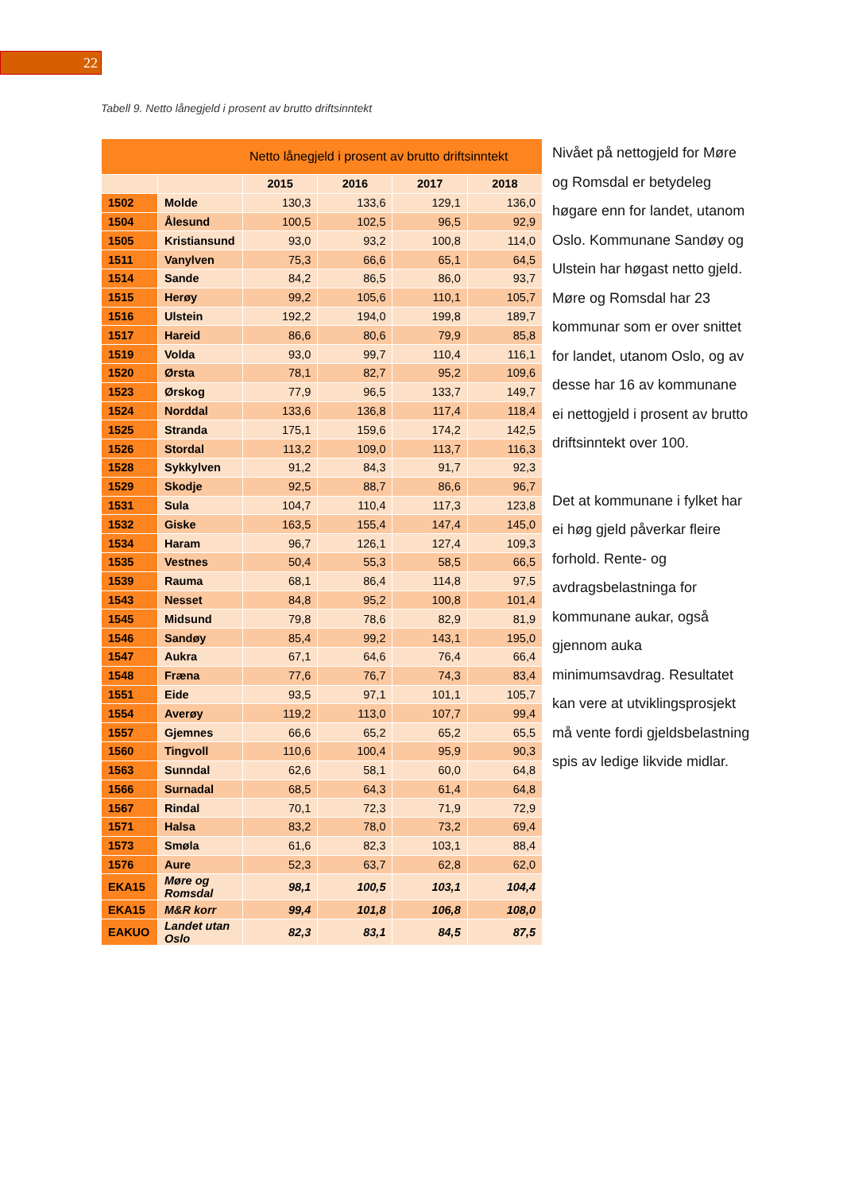22
Tabell 9. Netto lånegjeld i prosent av brutto driftsinntekt
| Netto lånegjeld i prosent av brutto driftsinntekt | | | | | |
| --- | --- | --- | --- | --- | --- |
| | | 2015 | 2016 | 2017 | 2018 |
| 1502 | Molde | 130,3 | 133,6 | 129,1 | 136,0 |
| 1504 | Ålesund | 100,5 | 102,5 | 96,5 | 92,9 |
| 1505 | Kristiansund | 93,0 | 93,2 | 100,8 | 114,0 |
| 1511 | Vanylven | 75,3 | 66,6 | 65,1 | 64,5 |
| 1514 | Sande | 84,2 | 86,5 | 86,0 | 93,7 |
| 1515 | Herøy | 99,2 | 105,6 | 110,1 | 105,7 |
| 1516 | Ulstein | 192,2 | 194,0 | 199,8 | 189,7 |
| 1517 | Hareid | 86,6 | 80,6 | 79,9 | 85,8 |
| 1519 | Volda | 93,0 | 99,7 | 110,4 | 116,1 |
| 1520 | Ørsta | 78,1 | 82,7 | 95,2 | 109,6 |
| 1523 | Ørskog | 77,9 | 96,5 | 133,7 | 149,7 |
| 1524 | Norddal | 133,6 | 136,8 | 117,4 | 118,4 |
| 1525 | Stranda | 175,1 | 159,6 | 174,2 | 142,5 |
| 1526 | Stordal | 113,2 | 109,0 | 113,7 | 116,3 |
| 1528 | Sykkylven | 91,2 | 84,3 | 91,7 | 92,3 |
| 1529 | Skodje | 92,5 | 88,7 | 86,6 | 96,7 |
| 1531 | Sula | 104,7 | 110,4 | 117,3 | 123,8 |
| 1532 | Giske | 163,5 | 155,4 | 147,4 | 145,0 |
| 1534 | Haram | 96,7 | 126,1 | 127,4 | 109,3 |
| 1535 | Vestnes | 50,4 | 55,3 | 58,5 | 66,5 |
| 1539 | Rauma | 68,1 | 86,4 | 114,8 | 97,5 |
| 1543 | Nesset | 84,8 | 95,2 | 100,8 | 101,4 |
| 1545 | Midsund | 79,8 | 78,6 | 82,9 | 81,9 |
| 1546 | Sandøy | 85,4 | 99,2 | 143,1 | 195,0 |
| 1547 | Aukra | 67,1 | 64,6 | 76,4 | 66,4 |
| 1548 | Fræna | 77,6 | 76,7 | 74,3 | 83,4 |
| 1551 | Eide | 93,5 | 97,1 | 101,1 | 105,7 |
| 1554 | Averøy | 119,2 | 113,0 | 107,7 | 99,4 |
| 1557 | Gjemnes | 66,6 | 65,2 | 65,2 | 65,5 |
| 1560 | Tingvoll | 110,6 | 100,4 | 95,9 | 90,3 |
| 1563 | Sunndal | 62,6 | 58,1 | 60,0 | 64,8 |
| 1566 | Surnadal | 68,5 | 64,3 | 61,4 | 64,8 |
| 1567 | Rindal | 70,1 | 72,3 | 71,9 | 72,9 |
| 1571 | Halsa | 83,2 | 78,0 | 73,2 | 69,4 |
| 1573 | Smøla | 61,6 | 82,3 | 103,1 | 88,4 |
| 1576 | Aure | 52,3 | 63,7 | 62,8 | 62,0 |
| EKA15 | Møre og Romsdal | 98,1 | 100,5 | 103,1 | 104,4 |
| EKA15 | M&R korr | 99,4 | 101,8 | 106,8 | 108,0 |
| EAKUO | Landet utan Oslo | 82,3 | 83,1 | 84,5 | 87,5 |
Nivået på nettogjeld for Møre og Romsdal er betydeleg høgare enn for landet, utanom Oslo. Kommunane Sandøy og Ulstein har høgast netto gjeld. Møre og Romsdal har 23 kommunar som er over snittet for landet, utanom Oslo, og av desse har 16 av kommunane ei nettogjeld i prosent av brutto driftsinntekt over 100.
Det at kommunane i fylket har ei høg gjeld påverkar fleire forhold. Rente- og avdragsbelastninga for kommunane aukar, også gjennom auka minimumsavdrag. Resultatet kan vere at utviklingsprosjekt må vente fordi gjeldsbelastning spis av ledige likvide midlar.